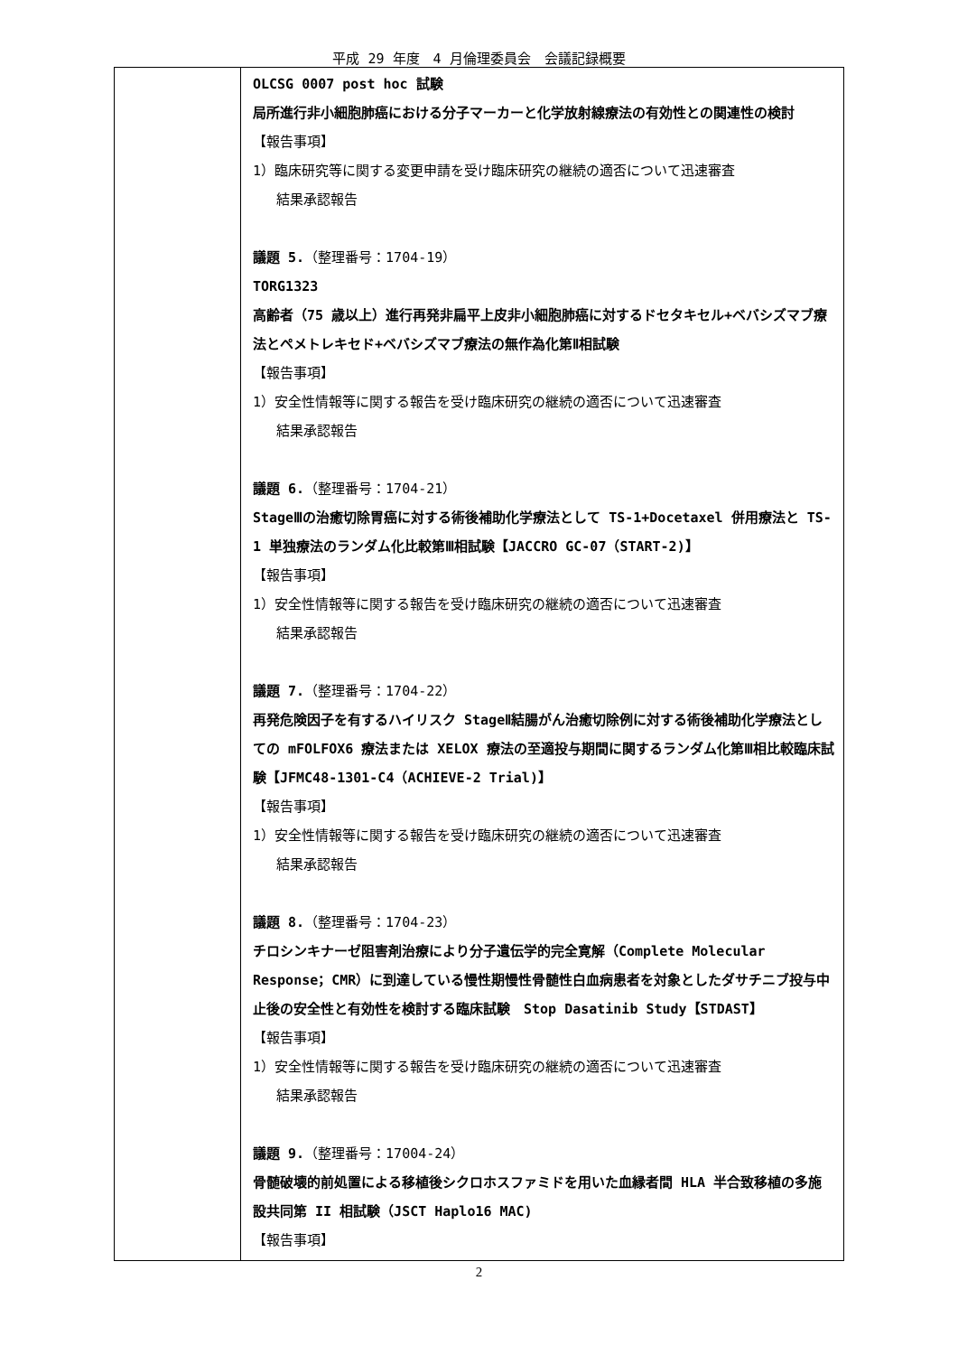平成 29 年度　4 月倫理委員会　会議記録概要
| | OLCSG 0007 post hoc 試験 局所進行非小細胞肺癌における分子マーカーと化学放射線療法の有効性との関連性の検討 【報告事項】 1）臨床研究等に関する変更申請を受け臨床研究の継続の適否について迅速審査 結果承認報告 議題 5. （整理番号：1704-19） TORG1323 高齢者（75 歳以上）進行再発非扁平上皮非小細胞肺癌に対するドセタキセル+ベバシズマブ療法とペメトレキセド+ベバシズマブ療法の無作為化第Ⅱ相試験 【報告事項】 1）安全性情報等に関する報告を受け臨床研究の継続の適否について迅速審査 結果承認報告 議題 6. （整理番号：1704-21） StageⅢの治癒切除胃癌に対する術後補助化学療法として TS-1+Docetaxel 併用療法と TS-1 単独療法のランダム化比較第Ⅲ相試験【JACCRO GC-07（START-2)】 【報告事項】 1）安全性情報等に関する報告を受け臨床研究の継続の適否について迅速審査 結果承認報告 議題 7. （整理番号：1704-22） 再発危険因子を有するハイリスク StageⅡ結腸がん治癒切除例に対する術後補助化学療法としての mFOLFOX6 療法または XELOX 療法の至適投与期間に関するランダム化第Ⅲ相比較臨床試験【JFMC48-1301-C4（ACHIEVE-2 Trial)】 【報告事項】 1）安全性情報等に関する報告を受け臨床研究の継続の適否について迅速審査 結果承認報告 議題 8. （整理番号：1704-23） チロシンキナーゼ阻害剤治療により分子遺伝学的完全寛解（Complete Molecular Response；CMR）に到達している慢性期慢性骨髄性白血病患者を対象としたダサチニブ投与中止後の安全性と有効性を検討する臨床試験 Stop Dasatinib Study【STDAST】 【報告事項】 1）安全性情報等に関する報告を受け臨床研究の継続の適否について迅速審査 結果承認報告 議題 9. （整理番号：17004-24） 骨髄破壊的前処置による移植後シクロホスファミドを用いた血縁者間 HLA 半合致移植の多施設共同第 II 相試験（JSCT Haplo16 MAC) 【報告事項】 |
2